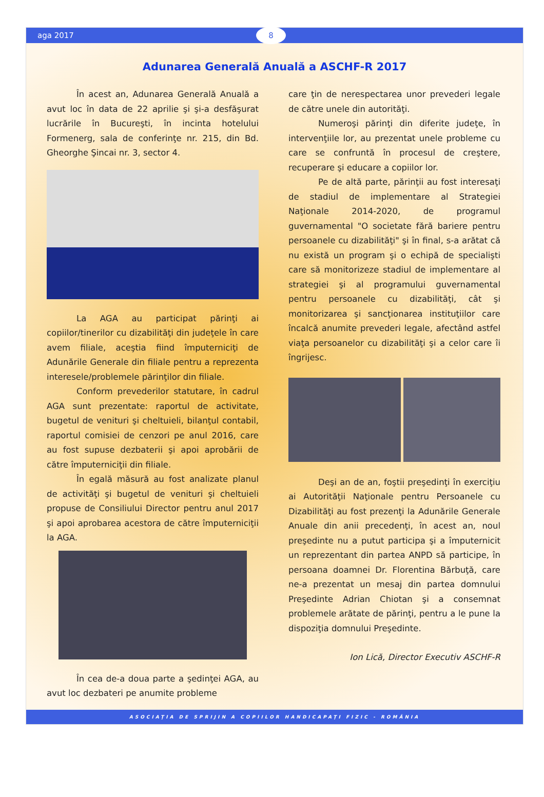aga 2017
8
Adunarea Generală Anuală a ASCHF-R 2017
În acest an, Adunarea Generală Anuală a avut loc în data de 22 aprilie şi şi-a desfăşurat lucrările în Bucureşti, în incinta hotelului Formenerg, sala de conferinţe nr. 215, din Bd. Gheorghe Şincai nr. 3, sector 4.
La AGA au participat părinţi ai copiilor/tinerilor cu dizabilităţi din judeţele în care avem filiale, aceştia fiind împuterniciţi de Adunările Generale din filiale pentru a reprezenta interesele/problemele părinţilor din filiale.
Conform prevederilor statutare, în cadrul AGA sunt prezentate: raportul de activitate, bugetul de venituri şi cheltuieli, bilanţul contabil, raportul comisiei de cenzori pe anul 2016, care au fost supuse dezbaterii şi apoi aprobării de către împuterniciţii din filiale.
În egală măsură au fost analizate planul de activităţi şi bugetul de venituri şi cheltuieli propuse de Consiliului Director pentru anul 2017 şi apoi aprobarea acestora de către împuterniciţii la AGA.
În cea de-a doua parte a şedinţei AGA, au avut loc dezbateri pe anumite probleme
care ţin de nerespectarea unor prevederi legale de către unele din autorităţi.
Numeroşi părinţi din diferite judeţe, în intervenţiile lor, au prezentat unele probleme cu care se confruntă în procesul de creştere, recuperare şi educare a copiilor lor.
Pe de altă parte, părinţii au fost interesaţi de stadiul de implementare al Strategiei Naţionale 2014-2020, de programul guvernamental "O societate fără bariere pentru persoanele cu dizabilităţi" şi în final, s-a arătat că nu există un program şi o echipă de specialişti care să monitorizeze stadiul de implementare al strategiei şi al programului guvernamental pentru persoanele cu dizabilităţi, cât şi monitorizarea şi sancţionarea instituţiilor care încalcă anumite prevederi legale, afectând astfel viaţa persoanelor cu dizabilităţi şi a celor care îi îngrijesc.
Deşi an de an, foştii preşedinţi în exerciţiu ai Autorităţii Naţionale pentru Persoanele cu Dizabilităţi au fost prezenţi la Adunările Generale Anuale din anii precedenţi, în acest an, noul preşedinte nu a putut participa şi a împuternicit un reprezentant din partea ANPD să participe, în persoana doamnei Dr. Florentina Bărbuţă, care ne-a prezentat un mesaj din partea domnului Preşedinte Adrian Chiotan şi a consemnat problemele arătate de părinţi, pentru a le pune la dispoziţia domnului Preşedinte.
Ion Lică, Director Executiv ASCHF-R
ASOCIAŢIA DE SPRIJIN A COPIILOR HANDICAPAŢI FIZIC - ROMÂNIA